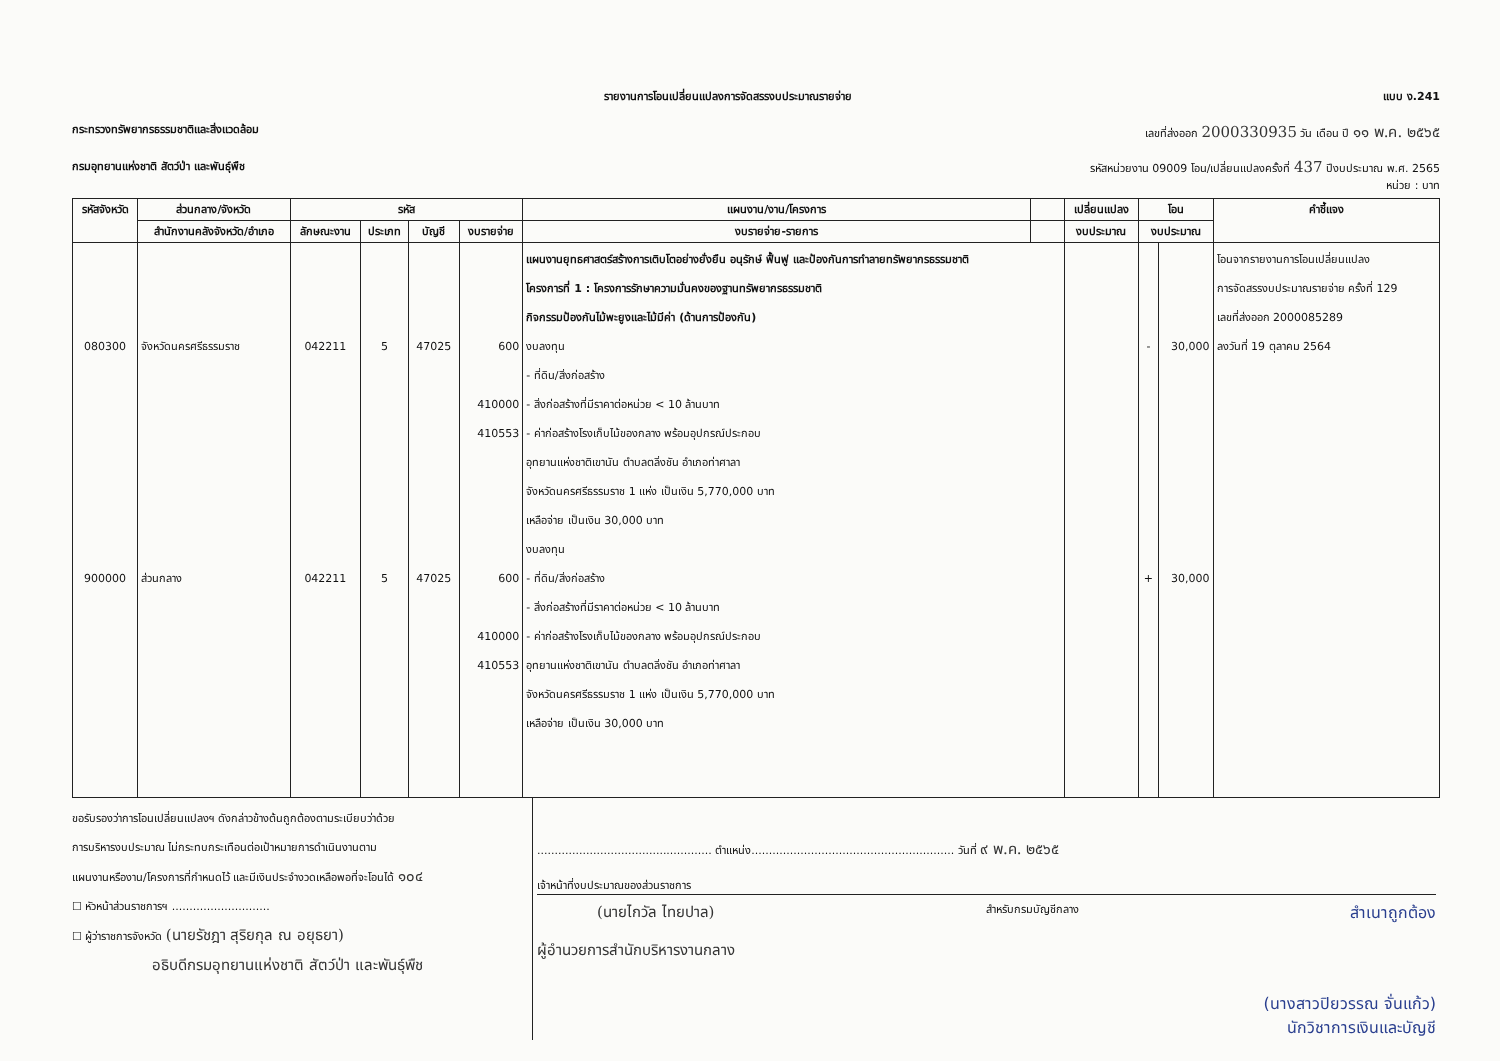รายงานการโอนเปลี่ยนแปลงการจัดสรรงบประมาณรายจ่าย แบบ ง.241
กระทรวงทรัพยากรธรรมชาติและสิ่งแวดล้อม เลขที่ส่งออก 2000330935 วัน เดือน ปี ๑๑ พ.ค. ๒๕๖๕
กรมอุทยานแห่งชาติ สัตว์ป่า และพันธุ์พืช รหัสหน่วยงาน 09009 โอน/เปลี่ยนแปลงครั้งที่ 437 ปีงบประมาณ พ.ศ. 2565
หน่วย : บาท
| รหัสจังหวัด | ส่วนกลาง/จังหวัด | รหัส | | | | แผนงาน/งาน/โครงการ | | เปลี่ยนแปลง | โอน | | คำชี้แจง |
| --- | --- | --- | --- | --- | --- | --- | --- | --- | --- | --- | --- |
| | สำนักงานคลังจังหวัด/อำเภอ | ลักษณะงาน | ประเภท | บัญชี | งบรายจ่าย | งบรายจ่าย-รายการ | | งบประมาณ | งบประมาณ | | |
| 080300 900000 | จังหวัดนครศรีธรรมราช ส่วนกลาง | 042211 042211 | 5 5 | 47025 47025 | 600 410000 410553 600 410000 410553 | แผนงานยุทธศาสตร์สร้างการเติบโตอย่างยั่งยืน อนุรักษ์ ฟื้นฟู และป้องกันการทำลายทรัพยากรธรรมชาติ โครงการที่ 1 : โครงการรักษาความมั่นคงของฐานทรัพยากรธรรมชาติ กิจกรรมป้องกันไม้พะยูงและไม้มีค่า (ด้านการป้องกัน) งบลงทุน - ที่ดิน/สิ่งก่อสร้าง - สิ่งก่อสร้างที่มีราคาต่อหน่วย < 10 ล้านบาท - ค่าก่อสร้างโรงเก็บไม้ของกลาง พร้อมอุปกรณ์ประกอบ อุทยานแห่งชาติเขานัน ตำบลตลิ่งชัน อำเภอท่าศาลา จังหวัดนครศรีธรรมราช 1 แห่ง เป็นเงิน 5,770,000 บาท เหลือจ่าย เป็นเงิน 30,000 บาท งบลงทุน - ที่ดิน/สิ่งก่อสร้าง - สิ่งก่อสร้างที่มีราคาต่อหน่วย < 10 ล้านบาท - ค่าก่อสร้างโรงเก็บไม้ของกลาง พร้อมอุปกรณ์ประกอบ อุทยานแห่งชาติเขานัน ตำบลตลิ่งชัน อำเภอท่าศาลา จังหวัดนครศรีธรรมราช 1 แห่ง เป็นเงิน 5,770,000 บาท เหลือจ่าย เป็นเงิน 30,000 บาท | | | - + | 30,000 30,000 | โอนจากรายงานการโอนเปลี่ยนแปลง การจัดสรรงบประมาณรายจ่าย ครั้งที่ 129 เลขที่ส่งออก 2000085289 ลงวันที่ 19 ตุลาคม 2564 |
ขอรับรองว่าการโอนเปลี่ยนแปลงฯ ดังกล่าวข้างต้นถูกต้องตามระเบียบว่าด้วย
การบริหารงบประมาณ ไม่กระทบกระเทือนต่อเป้าหมายการดำเนินงานตาม
แผนงานหรืองาน/โครงการที่กำหนดไว้ และมีเงินประจำงวดเหลือพอที่จะโอนได้ ๑๐๔
☐ หัวหน้าส่วนราชการฯ ............................
☐ ผู้ว่าราชการจังหวัด (นายรัชฎา สุริยกุล ณ อยุธยา)
อธิบดีกรมอุทยานแห่งชาติ สัตว์ป่า และพันธุ์พืช
.................................................. ตำแหน่ง.......................................................... วันที่ ๙ พ.ค. ๒๕๖๕
เจ้าหน้าที่งบประมาณของส่วนราชการ
(นายไกวัล ไทยปาล) สำหรับกรมบัญชีกลาง สำเนาถูกต้อง
ผู้อำนวยการสำนักบริหารงานกลาง
(นางสาวปิยวรรณ จั่นแก้ว)
นักวิชาการเงินและบัญชี